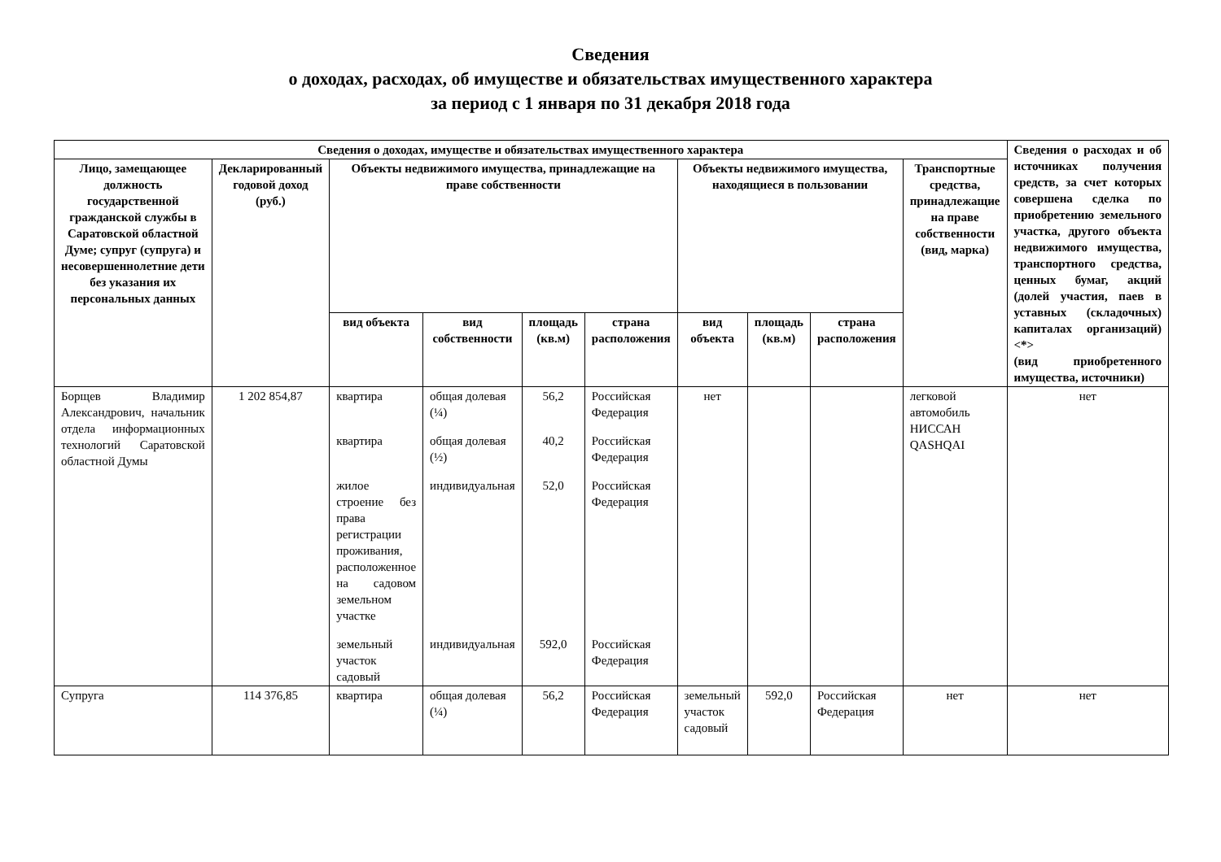Сведения
о доходах, расходах, об имуществе и обязательствах имущественного характера
за период с 1 января по 31 декабря 2018 года
| Сведения о доходах, имуществе и обязательствах имущественного характера | | | | | | | | | | Сведения о расходах и об источниках получения средств, за счет которых совершена сделка по приобретению земельного участка, другого объекта недвижимого имущества, транспортного средства, ценных бумаг, акций (долей участия, паев в уставных (складочных) капиталах организаций)<*> (вид приобретенного имущества, источники) |
| --- | --- | --- | --- | --- | --- | --- | --- | --- | --- | --- |
| Лицо, замещающее должность государственной гражданской службы в Саратовской областной Думе; супруг (супруга) и несовершеннолетние дети без указания их персональных данных | Декларированный годовой доход (руб.) | Объекты недвижимого имущества, принадлежащие на праве собственности | | | | Объекты недвижимого имущества, находящиеся в пользовании | | | Транспортные средства, принадлежащие на праве собственности (вид, марка) | |
| | | вид объекта | вид собственности | площадь (кв.м) | страна расположения | вид объекта | площадь (кв.м) | страна расположения | | |
| Борщев Владимир Александрович, начальник отдела информационных технологий Саратовской областной Думы | 1 202 854,87 | квартира | общая долевая (¼) | 56,2 | Российская Федерация | нет | | | легковой автомобиль НИССАН QASHQAI | нет |
| | | квартира | общая долевая (½) | 40,2 | Российская Федерация | | | | | |
| | | жилое строение без права регистрации проживания, расположенное на садовом земельном участке | индивидуальная | 52,0 | Российская Федерация | | | | | |
| | | земельный участок садовый | индивидуальная | 592,0 | Российская Федерация | | | | | |
| Супруга | 114 376,85 | квартира | общая долевая (¼) | 56,2 | Российская Федерация | земельный участок садовый | 592,0 | Российская Федерация | нет | нет |